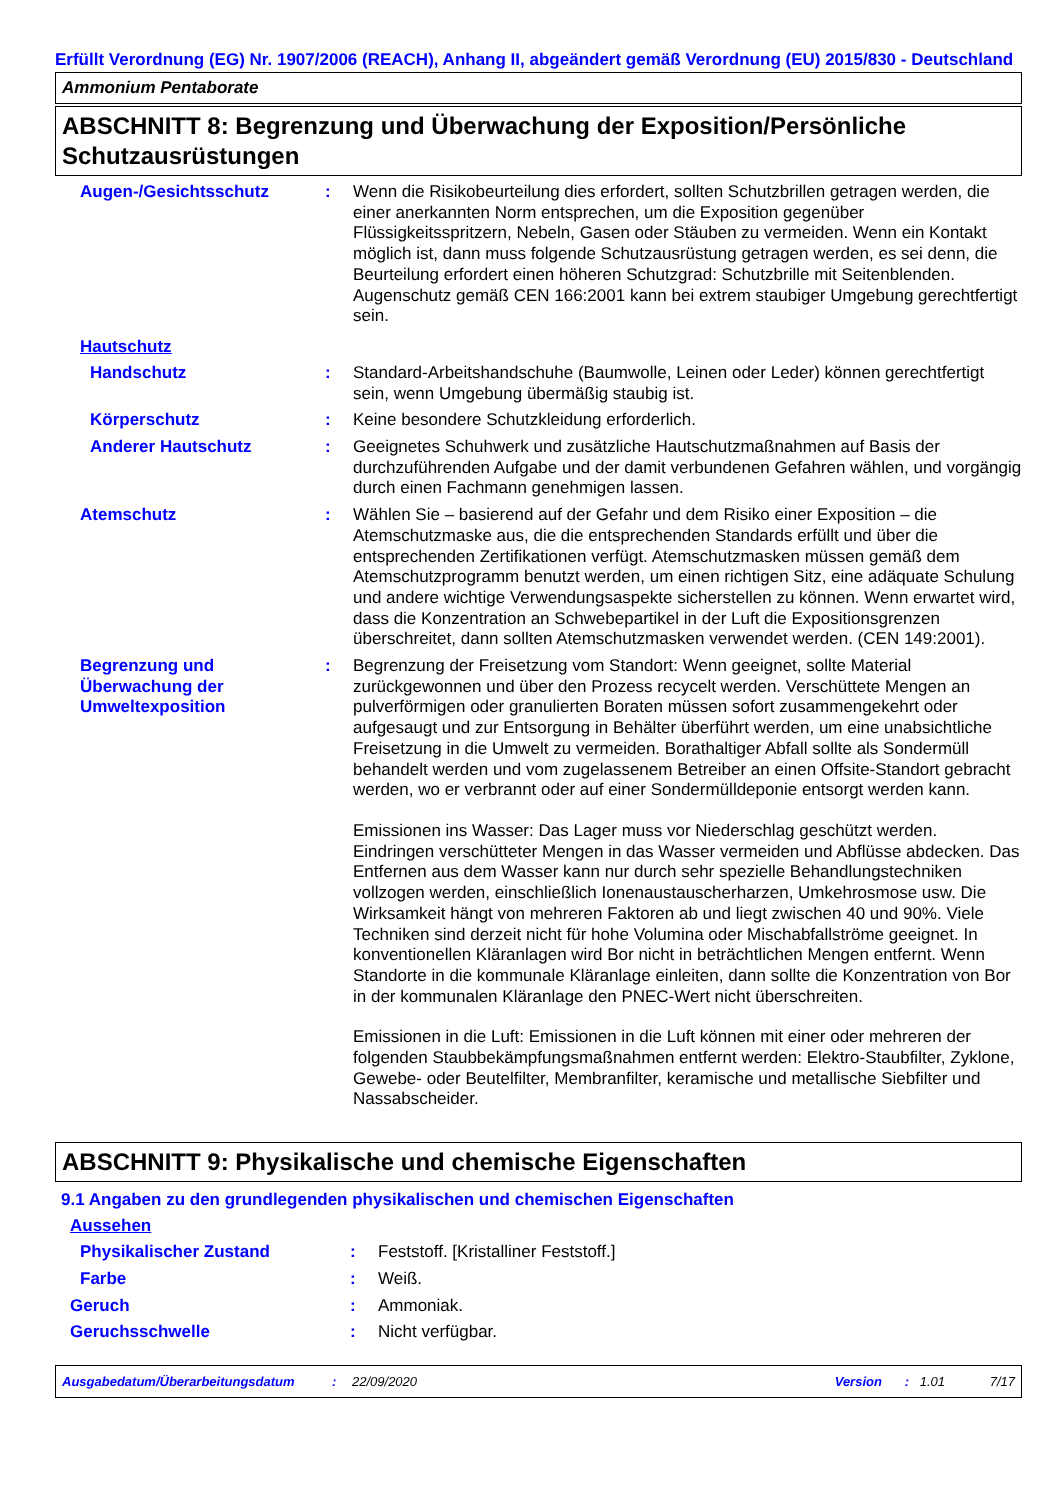Erfüllt Verordnung (EG) Nr. 1907/2006 (REACH), Anhang II, abgeändert gemäß Verordnung (EU) 2015/830 - Deutschland
Ammonium Pentaborate
ABSCHNITT 8: Begrenzung und Überwachung der Exposition/Persönliche Schutzausrüstungen
Augen-/Gesichtsschutz : Wenn die Risikobeurteilung dies erfordert, sollten Schutzbrillen getragen werden, die einer anerkannten Norm entsprechen, um die Exposition gegenüber Flüssigkeitsspritzern, Nebeln, Gasen oder Stäuben zu vermeiden. Wenn ein Kontakt möglich ist, dann muss folgende Schutzausrüstung getragen werden, es sei denn, die Beurteilung erfordert einen höheren Schutzgrad: Schutzbrille mit Seitenblenden. Augenschutz gemäß CEN 166:2001 kann bei extrem staubiger Umgebung gerechtfertigt sein.
Hautschutz
Handschutz : Standard-Arbeitshandschuhe (Baumwolle, Leinen oder Leder) können gerechtfertigt sein, wenn Umgebung übermäßig staubig ist.
Körperschutz : Keine besondere Schutzkleidung erforderlich.
Anderer Hautschutz : Geeignetes Schuhwerk und zusätzliche Hautschutzmaßnahmen auf Basis der durchzuführenden Aufgabe und der damit verbundenen Gefahren wählen, und vorgängig durch einen Fachmann genehmigen lassen.
Atemschutz : Wählen Sie – basierend auf der Gefahr und dem Risiko einer Exposition – die Atemschutzmaske aus, die die entsprechenden Standards erfüllt und über die entsprechenden Zertifikationen verfügt. Atemschutzmasken müssen gemäß dem Atemschutzprogramm benutzt werden, um einen richtigen Sitz, eine adäquate Schulung und andere wichtige Verwendungsaspekte sicherstellen zu können. Wenn erwartet wird, dass die Konzentration an Schwebepartikel in der Luft die Expositionsgrenzen überschreitet, dann sollten Atemschutzmasken verwendet werden. (CEN 149:2001).
Begrenzung und Überwachung der Umweltexposition
: Begrenzung der Freisetzung vom Standort: Wenn geeignet, sollte Material zurückgewonnen und über den Prozess recycelt werden. Verschüttete Mengen an pulverförmigen oder granulierten Boraten müssen sofort zusammengekehrt oder aufgesaugt und zur Entsorgung in Behälter überführt werden, um eine unabsichtliche Freisetzung in die Umwelt zu vermeiden. Borathaltiger Abfall sollte als Sondermüll behandelt werden und vom zugelassenem Betreiber an einen Offsite-Standort gebracht werden, wo er verbrannt oder auf einer Sondermülldeponie entsorgt werden kann.
Emissionen ins Wasser: Das Lager muss vor Niederschlag geschützt werden. Eindringen verschütteter Mengen in das Wasser vermeiden und Abflüsse abdecken. Das Entfernen aus dem Wasser kann nur durch sehr spezielle Behandlungstechniken vollzogen werden, einschließlich Ionenaustauscherharzen, Umkehrosmose usw. Die Wirksamkeit hängt von mehreren Faktoren ab und liegt zwischen 40 und 90%. Viele Techniken sind derzeit nicht für hohe Volumina oder Mischabfallströme geeignet. In konventionellen Kläranlagen wird Bor nicht in beträchtlichen Mengen entfernt. Wenn Standorte in die kommunale Kläranlage einleiten, dann sollte die Konzentration von Bor in der kommunalen Kläranlage den PNEC-Wert nicht überschreiten.
Emissionen in die Luft: Emissionen in die Luft können mit einer oder mehreren der folgenden Staubbekämpfungsmaßnahmen entfernt werden: Elektro-Staubfilter, Zyklone, Gewebe- oder Beutelfilter, Membranfilter, keramische und metallische Siebfilter und Nassabscheider.
ABSCHNITT 9: Physikalische und chemische Eigenschaften
9.1 Angaben zu den grundlegenden physikalischen und chemischen Eigenschaften
Aussehen
Physikalischer Zustand : Feststoff. [Kristalliner Feststoff.]
Farbe : Weiß.
Geruch : Ammoniak.
Geruchsschwelle : Nicht verfügbar.
Ausgabedatum/Überarbeitungsdatum: 22/09/2020 Version: 1.01 7/17